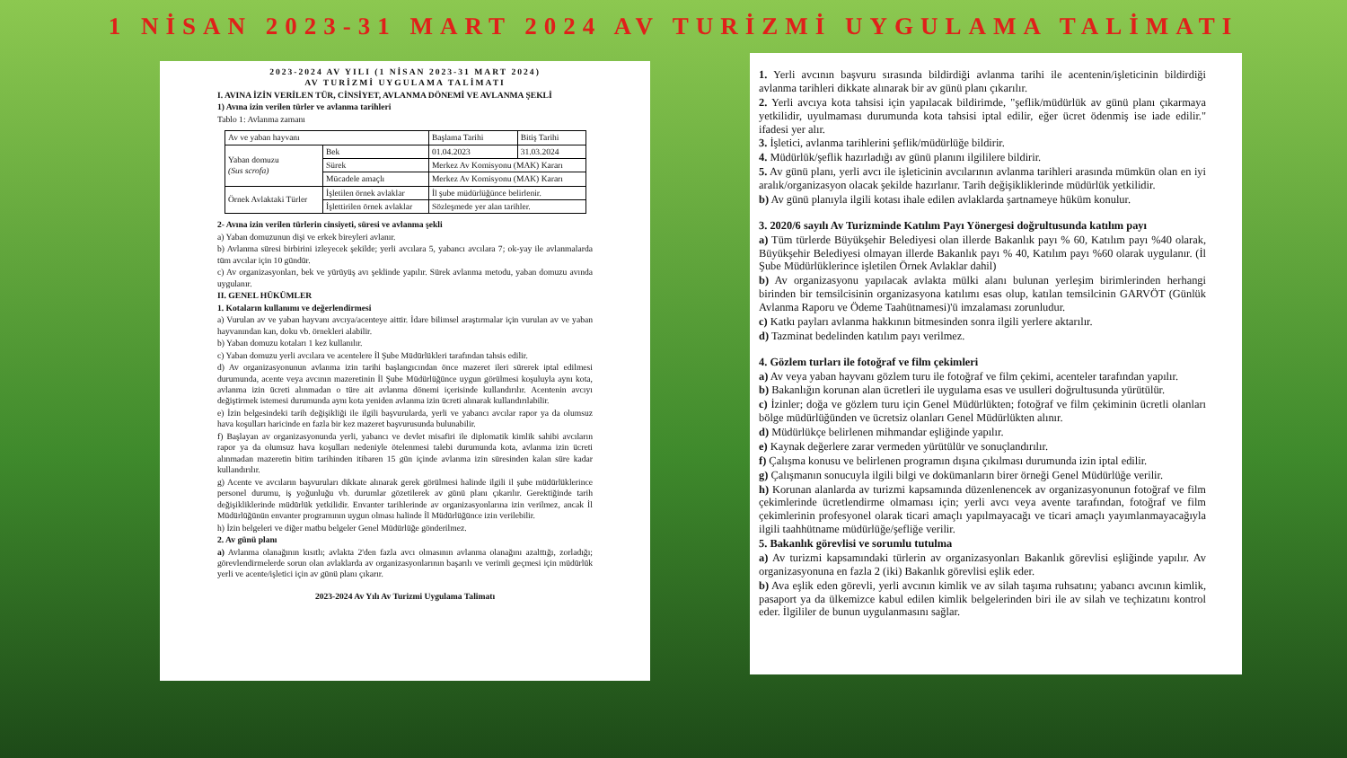1 NİSAN 2023-31 MART 2024 AV TURİZMİ UYGULAMA TALİMATI
2023-2024 AV YILI (1 NİSAN 2023-31 MART 2024)
AV TURİZMİ UYGULAMA TALİMATI
I. AVINA İZİN VERİLEN TÜR, CİNSİYET, AVLANMA DÖNEMİ VE AVLANMA ŞEKLİ
1) Avına izin verilen türler ve avlanma tarihleri
Tablo 1: Avlanma zamanı
| Av ve yaban hayvanı | | Başlama Tarihi | Bitiş Tarihi |
| Yaban domuzu (Sus scrofa) | Bek | 01.04.2023 | 31.03.2024 |
| | Sürek | Merkez Av Komisyonu (MAK) Kararı | |
| | Mücadele amaçlı | Merkez Av Komisyonu (MAK) Kararı | |
| Örnek Avlaktaki Türler | İşletilen örnek avlaklar | İl şube müdürlüğünce belirlenir. | |
| | İşlettirilen örnek avlaklar | Sözleşmede yer alan tarihler. | |
2- Avına izin verilen türlerin cinsiyeti, süresi ve avlanma şekli
a) Yaban domuzunun dişi ve erkek bireyleri avlanır.
b) Avlanma süresi birbirini izleyecek şekilde; yerli avcılara 5, yabancı avcılara 7; ok-yay ile avlanmalarda tüm avcılar için 10 gündür.
c) Av organizasyonları, bek ve yürüyüş avı şeklinde yapılır. Sürek avlanma metodu, yaban domuzu avında uygulanır.
II. GENEL HÜKÜMLER
1. Kotaların kullanımı ve değerlendirmesi
a) Vurulan av ve yaban hayvanı avcıya/acenteye aittir. İdare bilimsel araştırmalar için vurulan av ve yaban hayvanından kan, doku vb. örnekleri alabilir.
b) Yaban domuzu kotaları 1 kez kullanılır.
c) Yaban domuzu yerli avcılara ve acentelere İl Şube Müdürlükleri tarafından tahsis edilir.
d) Av organizasyonunun avlanma izin tarihi başlangıcından önce mazeret ileri sürerek iptal edilmesi durumunda, acente veya avcının mazeretinin İl Şube Müdürlüğünce uygun görülmesi koşuluyla aynı kota, avlanma izin ücreti alınmadan o türe ait avlanma dönemi içerisinde kullandırılır. Acentenin avcıyı değiştirmek istemesi durumunda aynı kota yeniden avlanma izin ücreti alınarak kullandırılabilir.
e) İzin belgesindeki tarih değişikliği ile ilgili başvurularda, yerli ve yabancı avcılar rapor ya da olumsuz hava koşulları haricinde en fazla bir kez mazeret başvurusunda bulunabilir.
f) Başlayan av organizasyonunda yerli, yabancı ve devlet misafiri ile diplomatik kimlik sahibi avcıların rapor ya da olumsuz hava koşulları nedeniyle ötelenmesi talebi durumunda kota, avlanma izin ücreti alınmadan mazeretin bitim tarihinden itibaren 15 gün içinde avlanma izin süresinden kalan süre kadar kullandırılır.
g) Acente ve avcıların başvuruları dikkate alınarak gerek görülmesi halinde ilgili il şube müdürlüklerince personel durumu, iş yoğunluğu vb. durumlar gözetilerek av günü planı çıkarılır. Gerektiğinde tarih değişikliklerinde müdürlük yetkilidir. Envanter tarihlerinde av organizasyonlarına izin verilmez, ancak İl Müdürlüğünün envanter programının uygun olması halinde İl Müdürlüğünce izin verilebilir.
h) İzin belgeleri ve diğer matbu belgeler Genel Müdürlüğe gönderilmez.
2. Av günü planı
a) Avlanma olanağının kısıtlı; avlakta 2'den fazla avcı olmasının avlanma olanağını azalttığı, zorladığı; görevlendirmelerde sorun olan avlaklarda av organizasyonlarının başarılı ve verimli geçmesi için müdürlük yerli ve acente/işletici için av günü planı çıkarır.
2023-2024 Av Yılı Av Turizmi Uygulama Talimatı
1. Yerli avcının başvuru sırasında bildirdiği avlanma tarihi ile acentenin/işleticinin bildirdiği avlanma tarihleri dikkate alınarak bir av günü planı çıkarılır.
2. Yerli avcıya kota tahsisi için yapılacak bildirimde, "şeflik/müdürlük av günü planı çıkarmaya yetkilidir, uyulmaması durumunda kota tahsisi iptal edilir, eğer ücret ödenmiş ise iade edilir." ifadesi yer alır.
3. İşletici, avlanma tarihlerini şeflik/müdürlüğe bildirir.
4. Müdürlük/şeflik hazırladığı av günü planını ilgililere bildirir.
5. Av günü planı, yerli avcı ile işleticinin avcılarının avlanma tarihleri arasında mümkün olan en iyi aralık/organizasyon olacak şekilde hazırlanır. Tarih değişikliklerinde müdürlük yetkilidir.
b) Av günü planıyla ilgili kotası ihale edilen avlaklarda şartnameye hüküm konulur.
3. 2020/6 sayılı Av Turizminde Katılım Payı Yönergesi doğrultusunda katılım payı
a) Tüm türlerde Büyükşehir Belediyesi olan illerde Bakanlık payı % 60, Katılım payı %40 olarak, Büyükşehir Belediyesi olmayan illerde Bakanlık payı % 40, Katılım payı %60 olarak uygulanır. (İl Şube Müdürlüklerince işletilen Örnek Avlaklar dahil)
b) Av organizasyonu yapılacak avlakta mülki alanı bulunan yerleşim birimlerinden herhangi birinden bir temsilcisinin organizasyona katılımı esas olup, katılan temsilcinin GARVÖT (Günlük Avlanma Raporu ve Ödeme Taahütnamesi)'ü imzalaması zorunludur.
c) Katkı payları avlanma hakkının bitmesinden sonra ilgili yerlere aktarılır.
d) Tazminat bedelinden katılım payı verilmez.
4. Gözlem turları ile fotoğraf ve film çekimleri
a) Av veya yaban hayvanı gözlem turu ile fotoğraf ve film çekimi, acenteler tarafından yapılır.
b) Bakanlığın korunan alan ücretleri ile uygulama esas ve usulleri doğrultusunda yürütülür.
c) İzinler; doğa ve gözlem turu için Genel Müdürlükten; fotoğraf ve film çekiminin ücretli olanları bölge müdürlüğünden ve ücretsiz olanları Genel Müdürlükten alınır.
d) Müdürlükçe belirlenen mihmandar eşliğinde yapılır.
e) Kaynak değerlere zarar vermeden yürütülür ve sonuçlandırılır.
f) Çalışma konusu ve belirlenen programın dışına çıkılması durumunda izin iptal edilir.
g) Çalışmanın sonucuyla ilgili bilgi ve dokümanların birer örneği Genel Müdürlüğe verilir.
h) Korunan alanlarda av turizmi kapsamında düzenlenencek av organizasyonunun fotoğraf ve film çekimlerinde ücretlendirme olmaması için; yerli avcı veya avente tarafından, fotoğraf ve film çekimlerinin profesyonel olarak ticari amaçlı yapılmayacağı ve ticari amaçlı yayımlanmayacağıyla ilgili taahhütname müdürlüğe/şefliğe verilir.
5. Bakanlık görevlisi ve sorumlu tutulma
a) Av turizmi kapsamındaki türlerin av organizasyonları Bakanlık görevlisi eşliğinde yapılır. Av organizasyonuna en fazla 2 (iki) Bakanlık görevlisi eşlik eder.
b) Ava eşlik eden görevli, yerli avcının kimlik ve av silah taşıma ruhsatını; yabancı avcının kimlik, pasaport ya da ülkemizce kabul edilen kimlik belgelerinden biri ile av silah ve teçhizatını kontrol eder. İlgililer de bunun uygulanmasını sağlar.